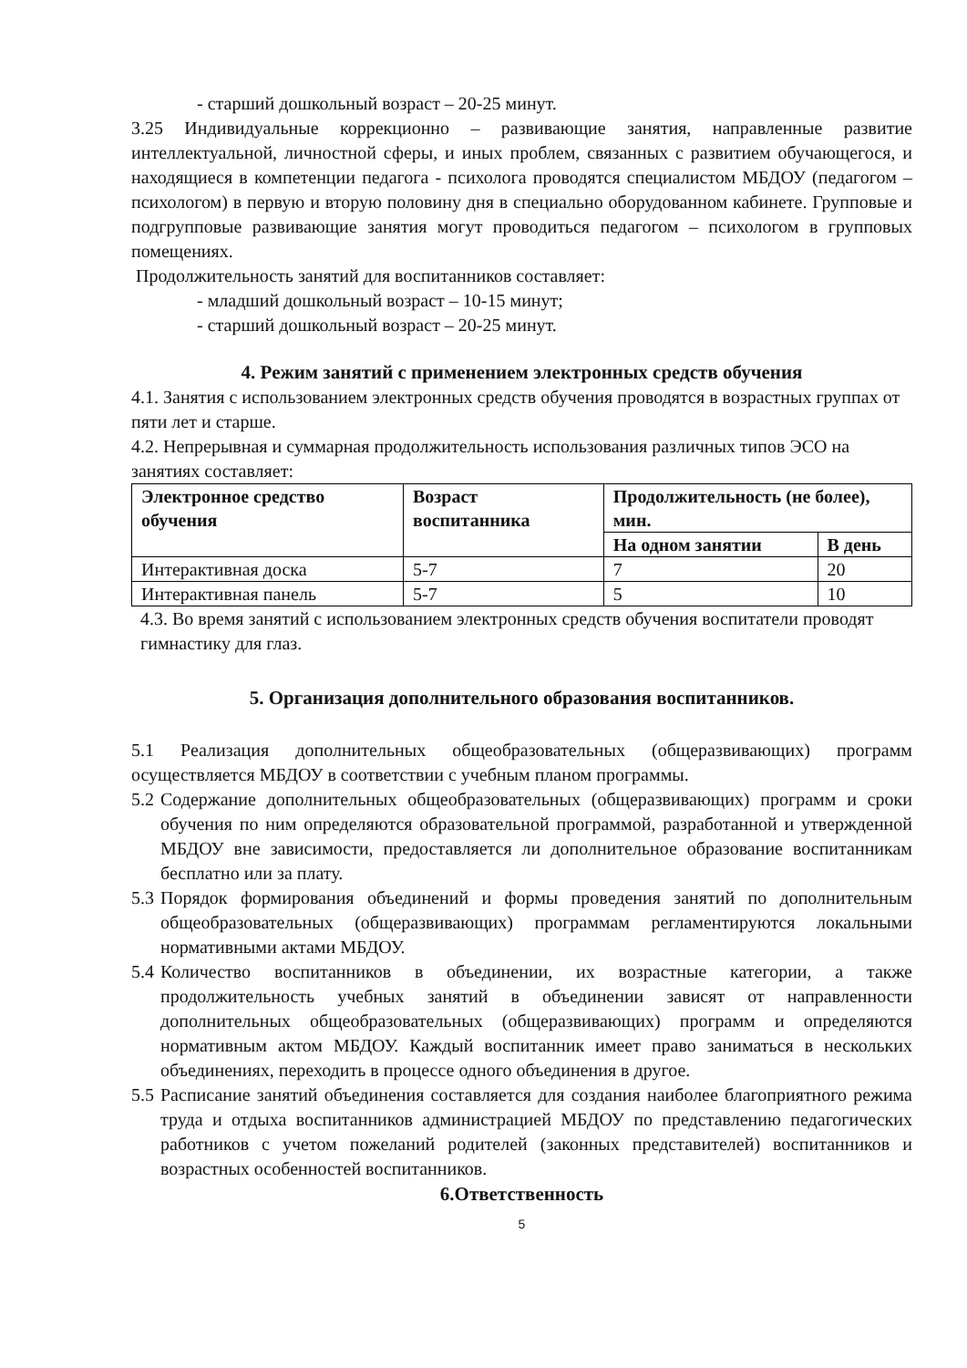- старший дошкольный возраст – 20-25 минут.
3.25 Индивидуальные коррекционно – развивающие занятия, направленные развитие интеллектуальной, личностной сферы, и иных проблем, связанных с развитием обучающегося, и находящиеся в компетенции педагога - психолога проводятся специалистом МБДОУ (педагогом – психологом) в первую и вторую половину дня в специально оборудованном кабинете. Групповые и подгрупповые развивающие занятия могут проводиться педагогом – психологом в групповых помещениях.
Продолжительность занятий для воспитанников составляет:
- младший дошкольный возраст – 10-15 минут;
- старший дошкольный возраст – 20-25 минут.
4. Режим занятий с применением электронных средств обучения
4.1. Занятия с использованием электронных средств обучения проводятся в возрастных группах от пяти лет и старше.
4.2. Непрерывная и суммарная продолжительность использования различных типов ЭСО на занятиях составляет:
| Электронное средство обучения | Возраст воспитанника | Продолжительность (не более), мин. | |
| --- | --- | --- | --- |
| | | На одном занятии | В день |
| Интерактивная доска | 5-7 | 7 | 20 |
| Интерактивная панель | 5-7 | 5 | 10 |
4.3. Во время занятий с использованием электронных средств обучения воспитатели проводят гимнастику для глаз.
5. Организация дополнительного образования воспитанников.
5.1 Реализация дополнительных общеобразовательных (общеразвивающих) программ осуществляется МБДОУ в соответствии с учебным планом программы.
5.2 Содержание дополнительных общеобразовательных (общеразвивающих) программ и сроки обучения по ним определяются образовательной программой, разработанной и утвержденной МБДОУ вне зависимости, предоставляется ли дополнительное образование воспитанникам бесплатно или за плату.
5.3 Порядок формирования объединений и формы проведения занятий по дополнительным общеобразовательных (общеразвивающих) программам регламентируются локальными нормативными актами МБДОУ.
5.4 Количество воспитанников в объединении, их возрастные категории, а также продолжительность учебных занятий в объединении зависят от направленности дополнительных общеобразовательных (общеразвивающих) программ и определяются нормативным актом МБДОУ. Каждый воспитанник имеет право заниматься в нескольких объединениях, переходить в процессе одного объединения в другое.
5.5 Расписание занятий объединения составляется для создания наиболее благоприятного режима труда и отдыха воспитанников администрацией МБДОУ по представлению педагогических работников с учетом пожеланий родителей (законных представителей) воспитанников и возрастных особенностей воспитанников.
6.Ответственность
5